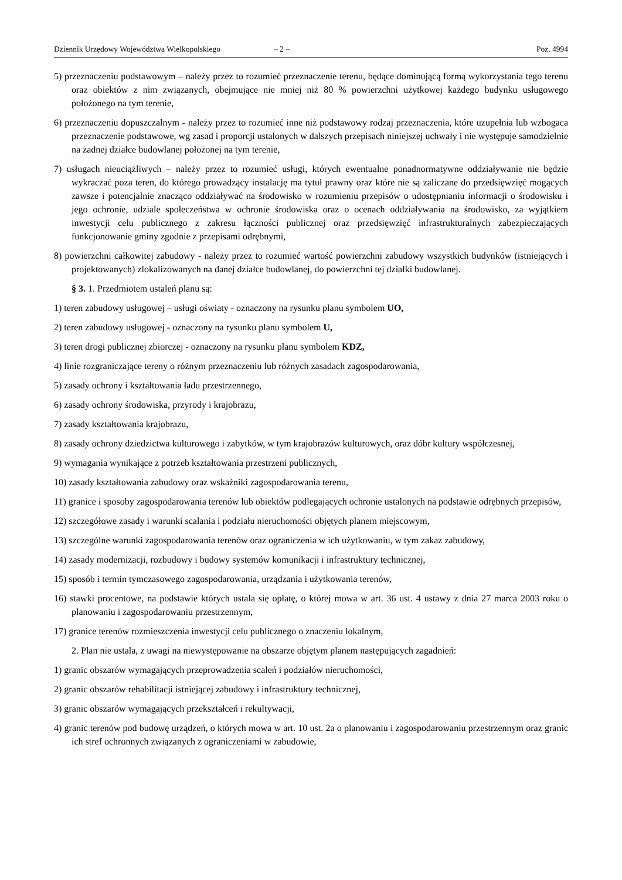Dziennik Urzędowy Województwa Wielkopolskiego – 2 – Poz. 4994
5) przeznaczeniu podstawowym – należy przez to rozumieć przeznaczenie terenu, będące dominującą formą wykorzystania tego terenu oraz obiektów z nim związanych, obejmujące nie mniej niż 80 % powierzchni użytkowej każdego budynku usługowego położonego na tym terenie,
6) przeznaczeniu dopuszczalnym - należy przez to rozumieć inne niż podstawowy rodzaj przeznaczenia, które uzupełnia lub wzbogaca przeznaczenie podstawowe, wg zasad i proporcji ustalonych w dalszych przepisach niniejszej uchwały i nie występuje samodzielnie na żadnej działce budowlanej położonej na tym terenie,
7) usługach nieuciążliwych – należy przez to rozumieć usługi, których ewentualne ponadnormatywne oddziaływanie nie będzie wykraczać poza teren, do którego prowadzący instalację ma tytuł prawny oraz które nie są zaliczane do przedsięwzięć mogących zawsze i potencjalnie znacząco oddziaływać na środowisko w rozumieniu przepisów o udostępnianiu informacji o środowisku i jego ochronie, udziale społeczeństwa w ochronie środowiska oraz o ocenach oddziaływania na środowisko, za wyjątkiem inwestycji celu publicznego z zakresu łączności publicznej oraz przedsięwzięć infrastrukturalnych zabezpieczających funkcjonowanie gminy zgodnie z przepisami odrębnymi,
8) powierzchni całkowitej zabudowy - należy przez to rozumieć wartość powierzchni zabudowy wszystkich budynków (istniejących i projektowanych) zlokalizowanych na danej działce budowlanej, do powierzchni tej działki budowlanej.
§ 3. 1. Przedmiotem ustaleń planu są:
1) teren zabudowy usługowej – usługi oświaty - oznaczony na rysunku planu symbolem UO,
2) teren zabudowy usługowej - oznaczony na rysunku planu symbolem U,
3) teren drogi publicznej zbiorczej - oznaczony na rysunku planu symbolem KDZ,
4) linie rozgraniczające tereny o różnym przeznaczeniu lub różnych zasadach zagospodarowania,
5) zasady ochrony i kształtowania ładu przestrzennego,
6) zasady ochrony środowiska, przyrody i krajobrazu,
7) zasady kształtowania krajobrazu,
8) zasady ochrony dziedzictwa kulturowego i zabytków, w tym krajobrazów kulturowych, oraz dóbr kultury współczesnej,
9) wymagania wynikające z potrzeb kształtowania przestrzeni publicznych,
10) zasady kształtowania zabudowy oraz wskaźniki zagospodarowania terenu,
11) granice i sposoby zagospodarowania terenów lub obiektów podlegających ochronie ustalonych na podstawie odrębnych przepisów,
12) szczegółowe zasady i warunki scalania i podziału nieruchomości objętych planem miejscowym,
13) szczególne warunki zagospodarowania terenów oraz ograniczenia w ich użytkowaniu, w tym zakaz zabudowy,
14) zasady modernizacji, rozbudowy i budowy systemów komunikacji i infrastruktury technicznej,
15) sposób i termin tymczasowego zagospodarowania, urządzania i użytkowania terenów,
16) stawki procentowe, na podstawie których ustala się opłatę, o której mowa w art. 36 ust. 4 ustawy z dnia 27 marca 2003 roku o planowaniu i zagospodarowaniu przestrzennym,
17) granice terenów rozmieszczenia inwestycji celu publicznego o znaczeniu lokalnym,
2. Plan nie ustala, z uwagi na niewystępowanie na obszarze objętym planem następujących zagadnień:
1) granic obszarów wymagających przeprowadzenia scaleń i podziałów nieruchomości,
2) granic obszarów rehabilitacji istniejącej zabudowy i infrastruktury technicznej,
3) granic obszarów wymagających przekształceń i rekultywacji,
4) granic terenów pod budowę urządzeń, o których mowa w art. 10 ust. 2a o planowaniu i zagospodarowaniu przestrzennym oraz granic ich stref ochronnych związanych z ograniczeniami w zabudowie,